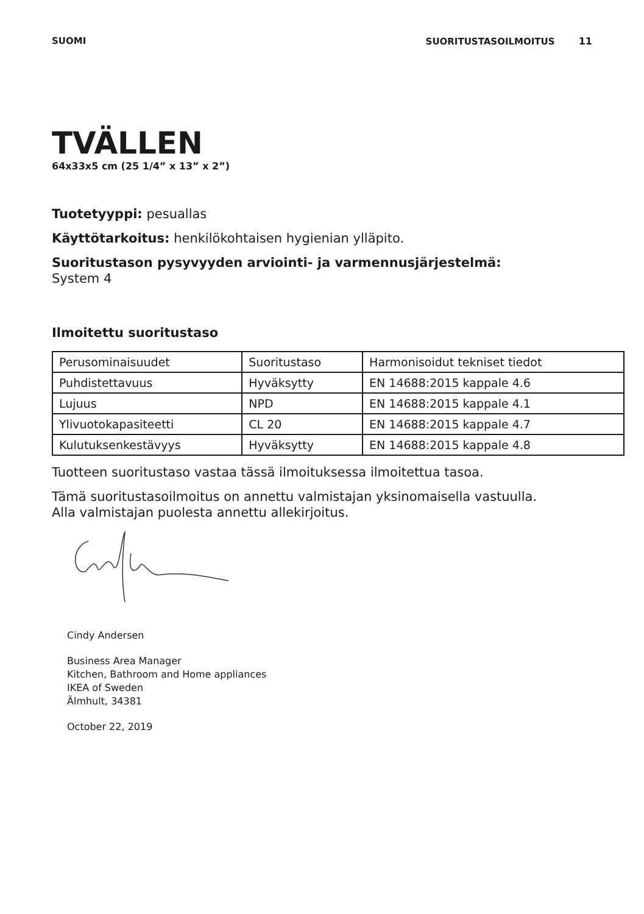SUOMI SUORITUSTASOILMOITUS 11
TVÄLLEN
64x33x5 cm (25 1/4” x 13” x 2”)
Tuotetyyppi: pesuallas
Käyttötarkoitus: henkilökohtaisen hygienian ylläpito.
Suoritustason pysyvyyden arviointi- ja varmennusjärjestelmä:
System 4
Ilmoitettu suoritustaso
| Perusominaisuudet | Suoritustaso | Harmonisoidut tekniset tiedot |
| Puhdistettavuus | Hyväksytty | EN 14688:2015 kappale 4.6 |
| Lujuus | NPD | EN 14688:2015 kappale 4.1 |
| Ylivuotokapasiteetti | CL 20 | EN 14688:2015 kappale 4.7 |
| Kulutuksenkestävyys | Hyväksytty | EN 14688:2015 kappale 4.8 |
Tuotteen suoritustaso vastaa tässä ilmoituksessa ilmoitettua tasoa.
Tämä suoritustasoilmoitus on annettu valmistajan yksinomaisella vastuulla.
Alla valmistajan puolesta annettu allekirjoitus.
Cindy Andersen
Business Area Manager
Kitchen, Bathroom and Home appliances
IKEA of Sweden
Älmhult, 34381
October 22, 2019